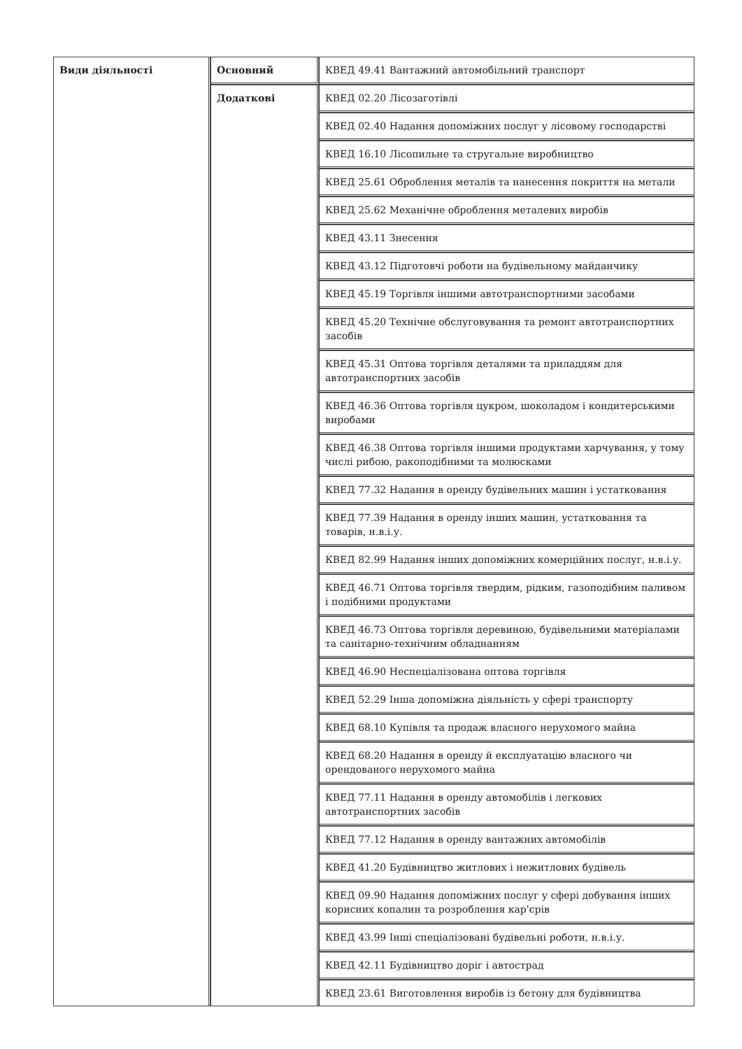| Види діяльності | Основний | КВЕД 49.41 Вантажний автомобільний транспорт |
| | Додаткові | КВЕД 02.20 Лісозаготівлі |
| | | КВЕД 02.40 Надання допоміжних послуг у лісовому господарстві |
| | | КВЕД 16.10 Лісопильне та стругальне виробництво |
| | | КВЕД 25.61 Оброблення металів та нанесення покриття на метали |
| | | КВЕД 25.62 Механічне оброблення металевих виробів |
| | | КВЕД 43.11 Знесення |
| | | КВЕД 43.12 Підготовчі роботи на будівельному майданчику |
| | | КВЕД 45.19 Торгівля іншими автотранспортними засобами |
| | | КВЕД 45.20 Технічне обслуговування та ремонт автотранспортних засобів |
| | | КВЕД 45.31 Оптова торгівля деталями та приладдям для автотранспортних засобів |
| | | КВЕД 46.36 Оптова торгівля цукром, шоколадом і кондитерськими виробами |
| | | КВЕД 46.38 Оптова торгівля іншими продуктами харчування, у тому числі рибою, ракоподібними та молюсками |
| | | КВЕД 77.32 Надання в оренду будівельних машин і устатковання |
| | | КВЕД 77.39 Надання в оренду інших машин, устатковання та товарів, н.в.і.у. |
| | | КВЕД 82.99 Надання інших допоміжних комерційних послуг, н.в.і.у. |
| | | КВЕД 46.71 Оптова торгівля твердим, рідким, газоподібним паливом і подібними продуктами |
| | | КВЕД 46.73 Оптова торгівля деревиною, будівельними матеріалами та санітарно-технічним обладнанням |
| | | КВЕД 46.90 Неспеціалізована оптова торгівля |
| | | КВЕД 52.29 Інша допоміжна діяльність у сфері транспорту |
| | | КВЕД 68.10 Купівля та продаж власного нерухомого майна |
| | | КВЕД 68.20 Надання в оренду й експлуатацію власного чи орендованого нерухомого майна |
| | | КВЕД 77.11 Надання в оренду автомобілів і легкових автотранспортних засобів |
| | | КВЕД 77.12 Надання в оренду вантажних автомобілів |
| | | КВЕД 41.20 Будівництво житлових і нежитлових будівель |
| | | КВЕД 09.90 Надання допоміжних послуг у сфері добування інших корисних копалин та розроблення кар'єрів |
| | | КВЕД 43.99 Інші спеціалізовані будівельні роботи, н.в.і.у. |
| | | КВЕД 42.11 Будівництво доріг і автострад |
| | | КВЕД 23.61 Виготовлення виробів із бетону для будівництва |